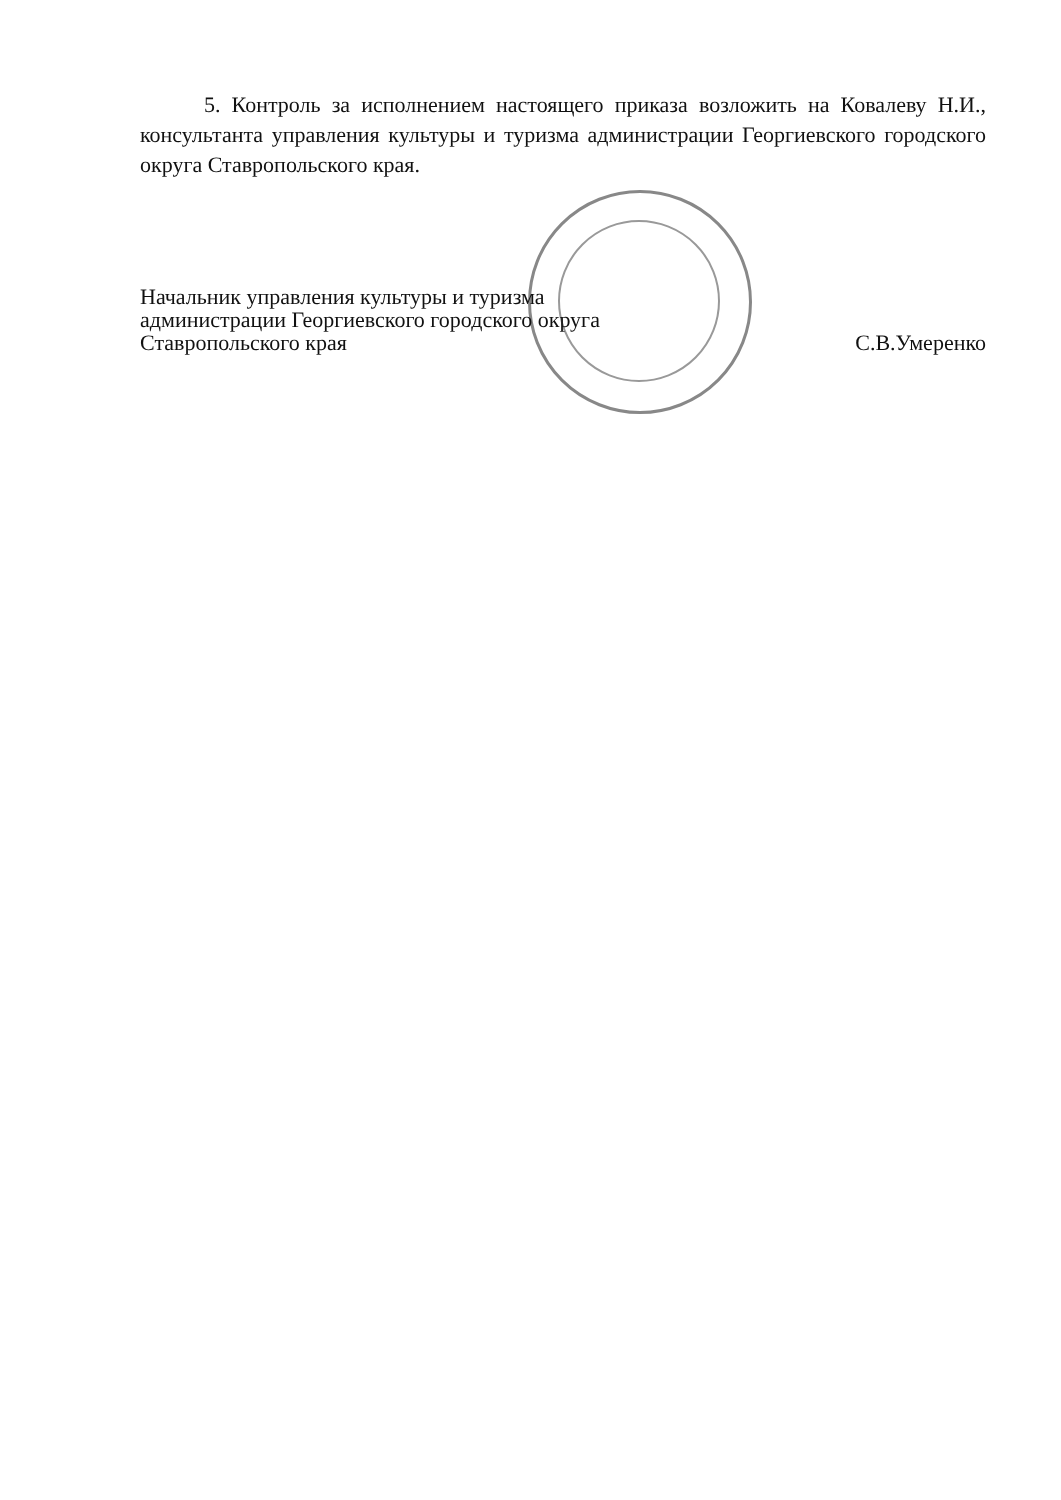5. Контроль за исполнением настоящего приказа возложить на Ковалеву Н.И., консультанта управления культуры и туризма администрации Георгиевского городского округа Ставропольского края.
Начальник управления культуры и туризма
администрации Георгиевского городского округа
Ставропольского края
С.В.Умеренко